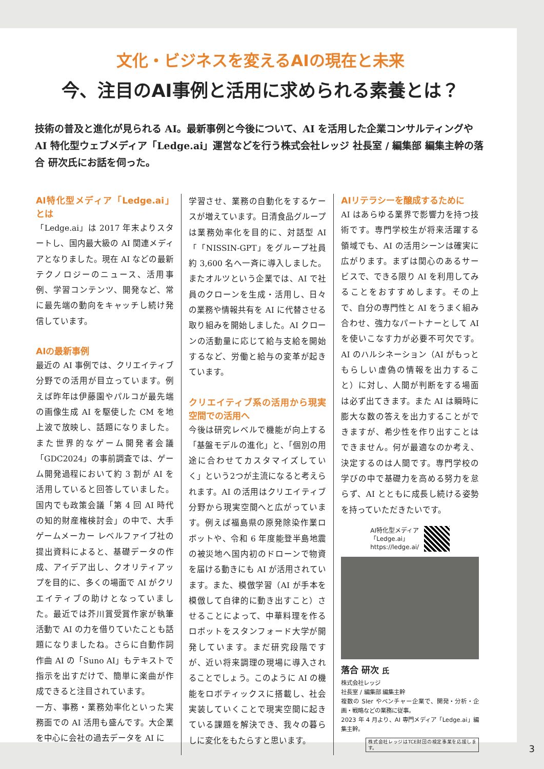文化・ビジネスを変えるAIの現在と未来
今、注目のAI事例と活用に求められる素養とは？
技術の普及と進化が見られる AI。最新事例と今後について、AI を活用した企業コンサルティングや AI 特化型ウェブメディア「Ledge.ai」運営などを行う株式会社レッジ 社長室 / 編集部 編集主幹の落合 研次氏にお話を伺った。
AI特化型メディア「Ledge.ai」とは
「Ledge.ai」は 2017 年末よりスタートし、国内最大級の AI 関連メディアとなりました。現在 AI などの最新テクノロジーのニュース、活用事例、学習コンテンツ、開発など、常に最先端の動向をキャッチし続け発信しています。
AIの最新事例
最近の AI 事例では、クリエイティブ分野での活用が目立っています。例えば昨年は伊藤園やパルコが最先端の画像生成 AI を駆使した CM を地上波で放映し、話題になりました。また世界的なゲーム開発者会議「GDC2024」の事前調査では、ゲーム開発過程において約 3 割が AI を活用していると回答していました。国内でも政策会議「第 4 回 AI 時代の知的財産権検討会」の中で、大手ゲームメーカー レベルファイブ社の提出資料によると、基礎データの作成、アイデア出し、クオリティアップを目的に、多くの場面で AI がクリエイティブの助けとなっていました。最近では芥川賞受賞作家が執筆活動で AI の力を借りていたことも話題になりましたね。さらに自動作詞作曲 AI の「Suno AI」もテキストで指示を出すだけで、簡単に楽曲が作成できると注目されています。
一方、事務・業務効率化といった実務面での AI 活用も盛んです。大企業を中心に会社の過去データを AI に
学習させ、業務の自動化をするケースが増えています。日清食品グループは業務効率化を目的に、対話型 AI「「NISSIN-GPT」をグループ社員約 3,600 名へ一斉に導入しました。またオルツという企業では、AI で社員のクローンを生成・活用し、日々の業務や情報共有を AI に代替させる取り組みを開始しました。AI クローンの活動量に応じて給与支給を開始するなど、労働と給与の変革が起きています。
クリエイティブ系の活用から現実空間での活用へ
今後は研究レベルで機能が向上する「基盤モデルの進化」と、「個別の用途に合わせてカスタマイズしていく」という2つが主流になると考えられます。AI の活用はクリエイティブ分野から現実空間へと広がっています。例えば福島県の原発除染作業ロボットや、令和 6 年度能登半島地震の被災地へ国内初のドローンで物資を届ける動きにも AI が活用されています。また、模倣学習（AI が手本を模倣して自律的に動き出すこと）させることによって、中華料理を作るロボットをスタンフォード大学が開発しています。まだ研究段階ですが、近い将来調理の現場に導入されることでしょう。このように AI の機能をロボティックスに搭載し、社会実装していくことで現実空間に起きている課題を解決でき、我々の暮らしに変化をもたらすと思います。
AIリテラシーを醸成するために
AI はあらゆる業界で影響力を持つ技術です。専門学校生が将来活躍する領域でも、AI の活用シーンは確実に広がります。まずは関心のあるサービスで、できる限り AI を利用してみることをおすすめします。その上で、自分の専門性と AI をうまく組み合わせ、強力なパートナーとして AI を使いこなす力が必要不可欠です。AI のハルシネーション（AI がもっともらしい虚偽の情報を出力すること）に対し、人間が判断をする場面は必ず出てきます。また AI は瞬時に膨大な数の答えを出力することができますが、希少性を作り出すことはできません。何が最適なのか考え、決定するのは人間です。専門学校の学びの中で基礎力を高める努力を怠らず、AI とともに成長し続ける姿勢を持っていただきたいです。
AI特化型メディア
「Ledge.ai」
https://ledge.ai/
落合 研次 氏
株式会社レッジ
社長室 / 編集部 編集主幹
複数の SIer やベンチャー企業で、開発・分析・企画・戦略などの業務に従事。
2023 年 4 月より、AI 専門メディア「Ledge.ai」編集主幹。
株式会社レッジはTCE財団の検定事業を応援します。
3